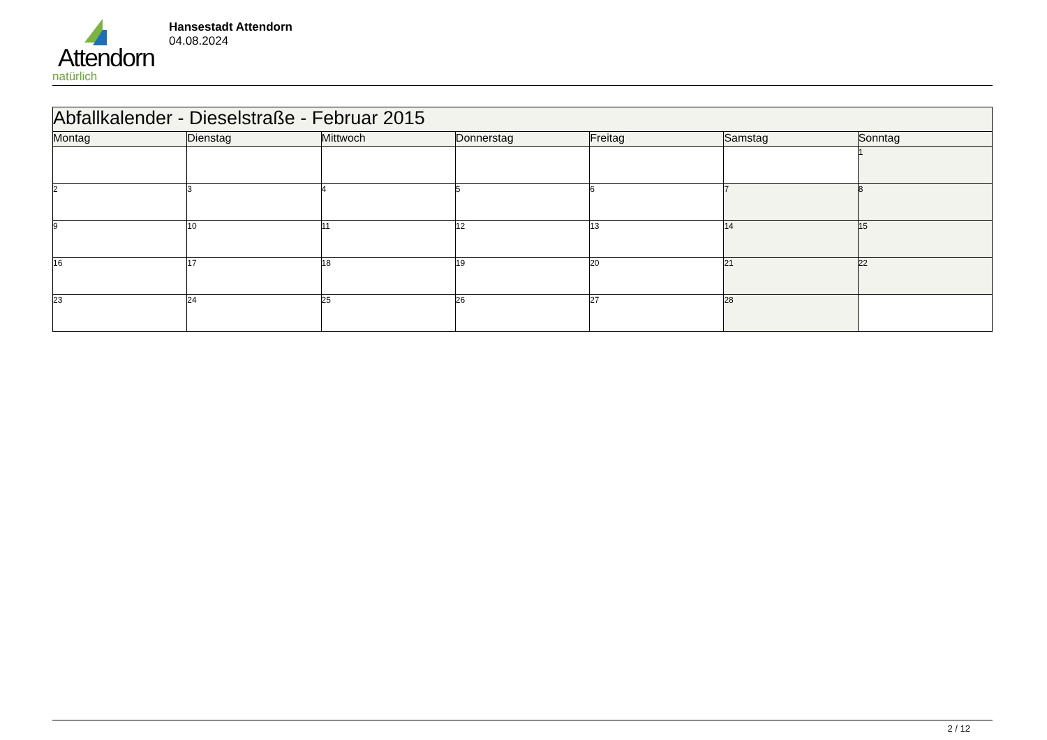Attendorn
natürlich
Hansestadt Attendorn
04.08.2024
| Abfallkalender - Dieselstraße - Februar 2015 | | | | | | |
| --- | --- | --- | --- | --- | --- | --- |
| Montag | Dienstag | Mittwoch | Donnerstag | Freitag | Samstag | Sonntag |
| | | | | | | 1 |
| 2 | 3 | 4 | 5 | 6 | 7 | 8 |
| 9 | 10 | 11 | 12 | 13 | 14 | 15 |
| 16 | 17 | 18 | 19 | 20 | 21 | 22 |
| 23 | 24 | 25 | 26 | 27 | 28 | |
2 / 12